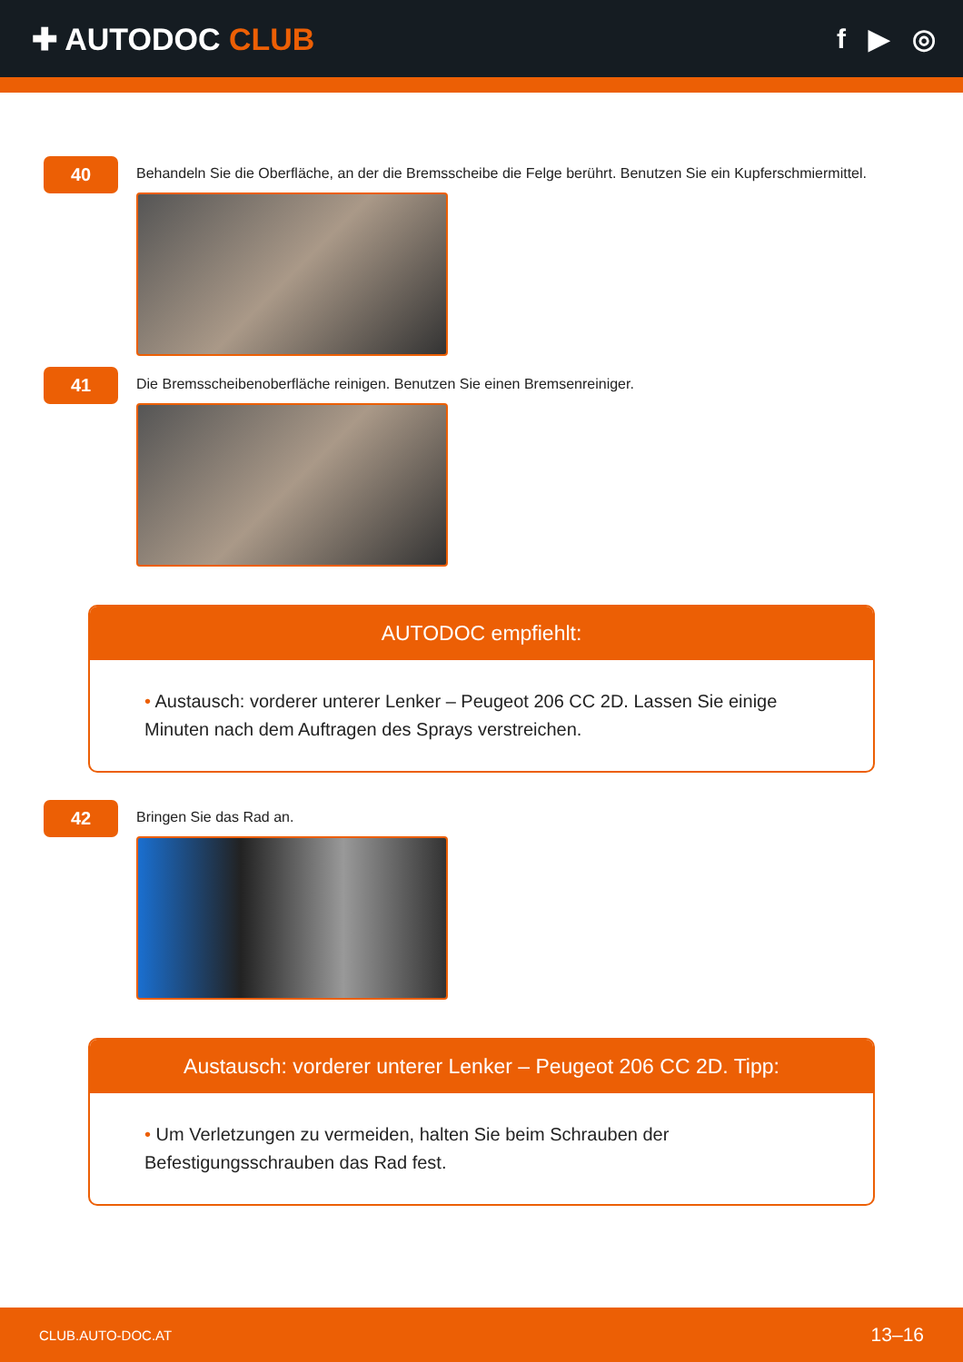✚ AUTODOC CLUB f ▶ ◎
40
Behandeln Sie die Oberfläche, an der die Bremsscheibe die Felge berührt. Benutzen Sie ein Kupferschmiermittel.
41
Die Bremsscheibenoberfläche reinigen. Benutzen Sie einen Bremsenreiniger.
AUTODOC empfiehlt:
• Austausch: vorderer unterer Lenker – Peugeot 206 CC 2D. Lassen Sie einige Minuten nach dem Auftragen des Sprays verstreichen.
42
Bringen Sie das Rad an.
Austausch: vorderer unterer Lenker – Peugeot 206 CC 2D. Tipp:
• Um Verletzungen zu vermeiden, halten Sie beim Schrauben der Befestigungsschrauben das Rad fest.
CLUB.AUTO-DOC.AT 13–16